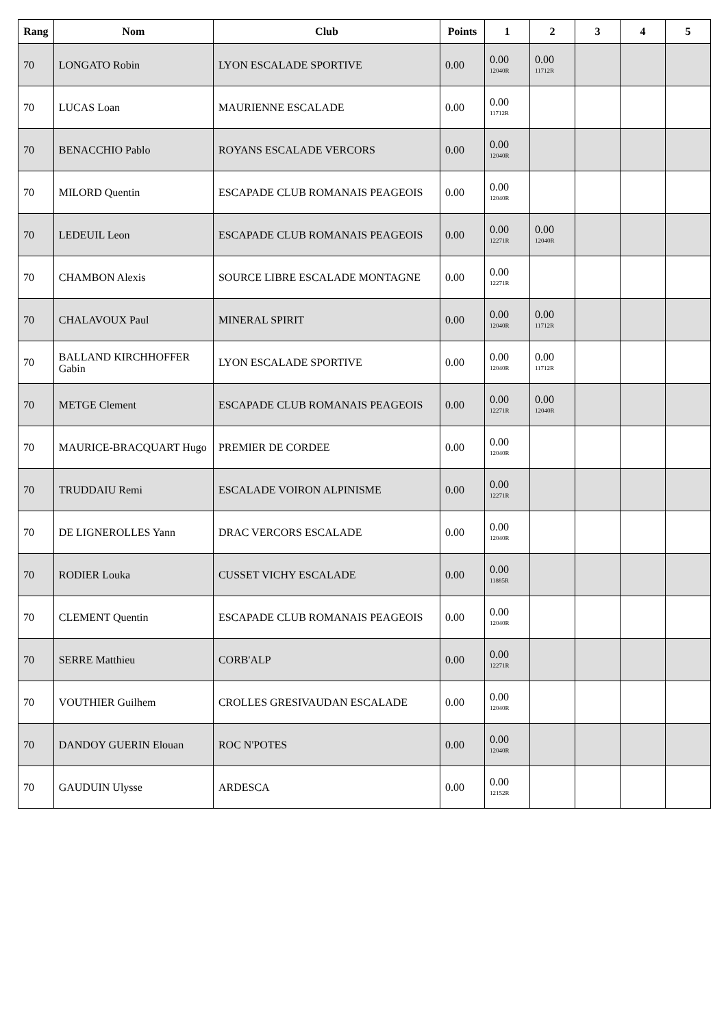| Rang | Nom | Club | Points | 1 | 2 | 3 | 4 | 5 |
| --- | --- | --- | --- | --- | --- | --- | --- | --- |
| 70 | LONGATO Robin | LYON ESCALADE SPORTIVE | 0.00 | 0.00 12040R | 0.00 11712R | | | |
| 70 | LUCAS Loan | MAURIENNE ESCALADE | 0.00 | 0.00 11712R | | | | |
| 70 | BENACCHIO Pablo | ROYANS ESCALADE VERCORS | 0.00 | 0.00 12040R | | | | |
| 70 | MILORD Quentin | ESCAPADE CLUB ROMANAIS PEAGEOIS | 0.00 | 0.00 12040R | | | | |
| 70 | LEDEUIL Leon | ESCAPADE CLUB ROMANAIS PEAGEOIS | 0.00 | 0.00 12271R | 0.00 12040R | | | |
| 70 | CHAMBON Alexis | SOURCE LIBRE ESCALADE MONTAGNE | 0.00 | 0.00 12271R | | | | |
| 70 | CHALAVOUX Paul | MINERAL SPIRIT | 0.00 | 0.00 12040R | 0.00 11712R | | | |
| 70 | BALLAND KIRCHHOFFER Gabin | LYON ESCALADE SPORTIVE | 0.00 | 0.00 12040R | 0.00 11712R | | | |
| 70 | METGE Clement | ESCAPADE CLUB ROMANAIS PEAGEOIS | 0.00 | 0.00 12271R | 0.00 12040R | | | |
| 70 | MAURICE-BRACQUART Hugo | PREMIER DE CORDEE | 0.00 | 0.00 12040R | | | | |
| 70 | TRUDDAIU Remi | ESCALADE VOIRON ALPINISME | 0.00 | 0.00 12271R | | | | |
| 70 | DE LIGNEROLLES Yann | DRAC VERCORS ESCALADE | 0.00 | 0.00 12040R | | | | |
| 70 | RODIER Louka | CUSSET VICHY ESCALADE | 0.00 | 0.00 11885R | | | | |
| 70 | CLEMENT Quentin | ESCAPADE CLUB ROMANAIS PEAGEOIS | 0.00 | 0.00 12040R | | | | |
| 70 | SERRE Matthieu | CORB'ALP | 0.00 | 0.00 12271R | | | | |
| 70 | VOUTHIER Guilhem | CROLLES GRESIVAUDAN ESCALADE | 0.00 | 0.00 12040R | | | | |
| 70 | DANDOY GUERIN Elouan | ROC N'POTES | 0.00 | 0.00 12040R | | | | |
| 70 | GAUDUIN Ulysse | ARDESCA | 0.00 | 0.00 12152R | | | | |